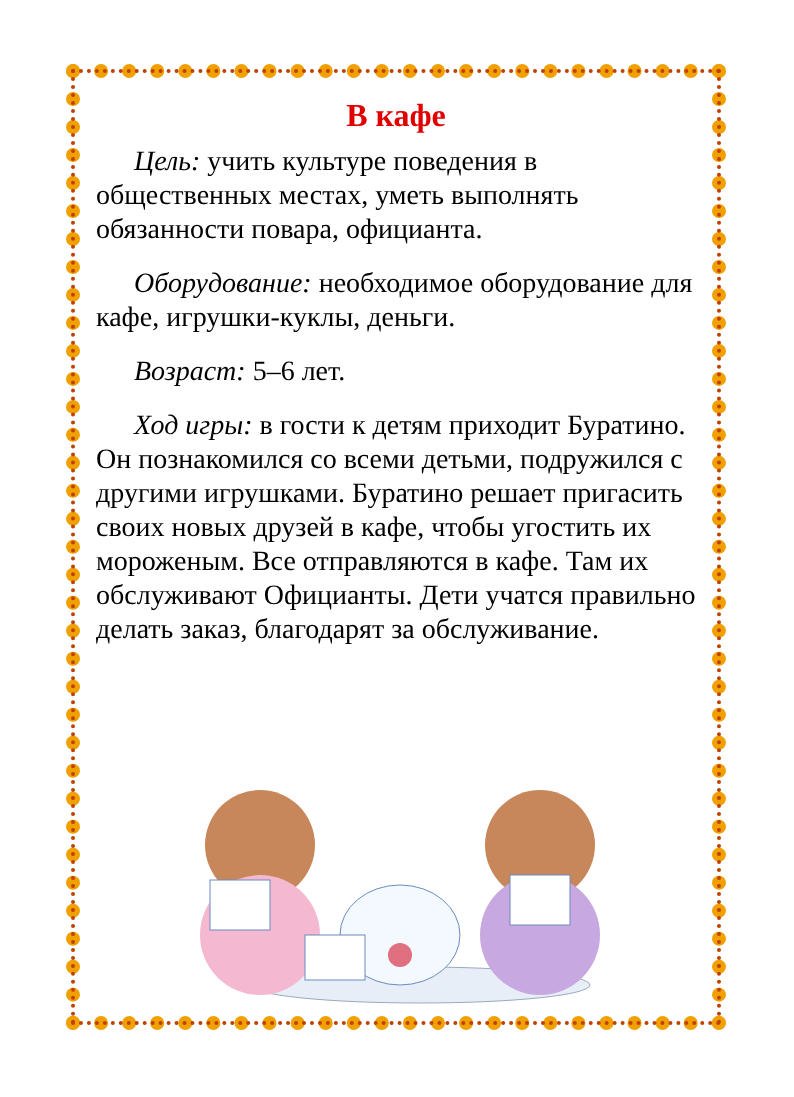В кафе
Цель: учить культуре поведения в общественных местах, уметь выполнять обязанности повара, официанта.
Оборудование: необходимое оборудование для кафе, игрушки-куклы, деньги.
Возраст: 5–6 лет.
Ход игры: в гости к детям приходит Буратино. Он познакомился со всеми детьми, подружился с другими игрушками. Буратино решает пригасить своих новых друзей в кафе, чтобы угостить их мороженым. Все отправляются в кафе. Там их обслуживают Официанты. Дети учатся правильно делать заказ, благодарят за обслуживание.